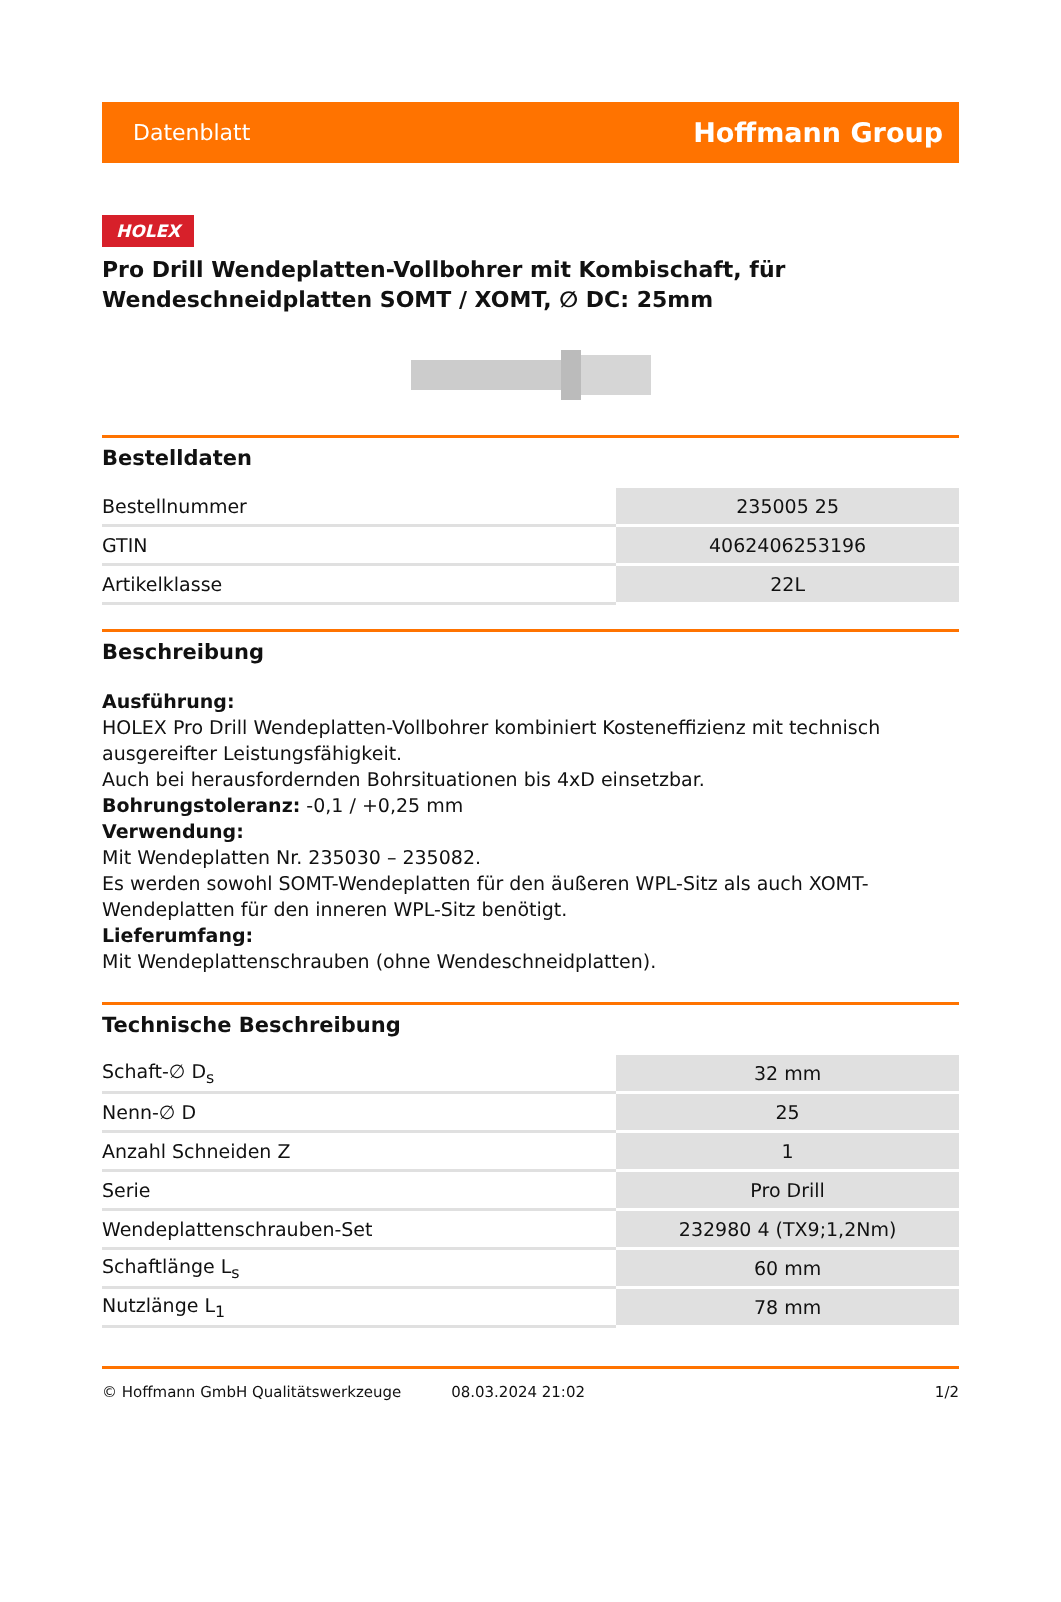Datenblatt Hoffmann Group
HOLEX
Pro Drill Wendeplatten-Vollbohrer mit Kombischaft, für Wendeschneidplatten SOMT / XOMT, ∅ DC: 25mm
Bestelldaten
| Bestellnummer | 235005 25 |
| GTIN | 4062406253196 |
| Artikelklasse | 22L |
Beschreibung
Ausführung:
HOLEX Pro Drill Wendeplatten-Vollbohrer kombiniert Kosteneffizienz mit technisch ausgereifter Leistungsfähigkeit.
Auch bei herausfordernden Bohrsituationen bis 4xD einsetzbar.
Bohrungstoleranz: -0,1 / +0,25 mm
Verwendung:
Mit Wendeplatten Nr. 235030 – 235082.
Es werden sowohl SOMT-Wendeplatten für den äußeren WPL-Sitz als auch XOMT-Wendeplatten für den inneren WPL-Sitz benötigt.
Lieferumfang:
Mit Wendeplattenschrauben (ohne Wendeschneidplatten).
Technische Beschreibung
| Schaft-∅ D<sub>s</sub> | 32 mm |
| Nenn-∅ D | 25 |
| Anzahl Schneiden Z | 1 |
| Serie | Pro Drill |
| Wendeplattenschrauben-Set | 232980 4 (TX9;1,2Nm) |
| Schaftlänge L<sub>s</sub> | 60 mm |
| Nutzlänge L<sub>1</sub> | 78 mm |
© Hoffmann GmbH Qualitätswerkzeuge 08.03.2024 21:02 1/2